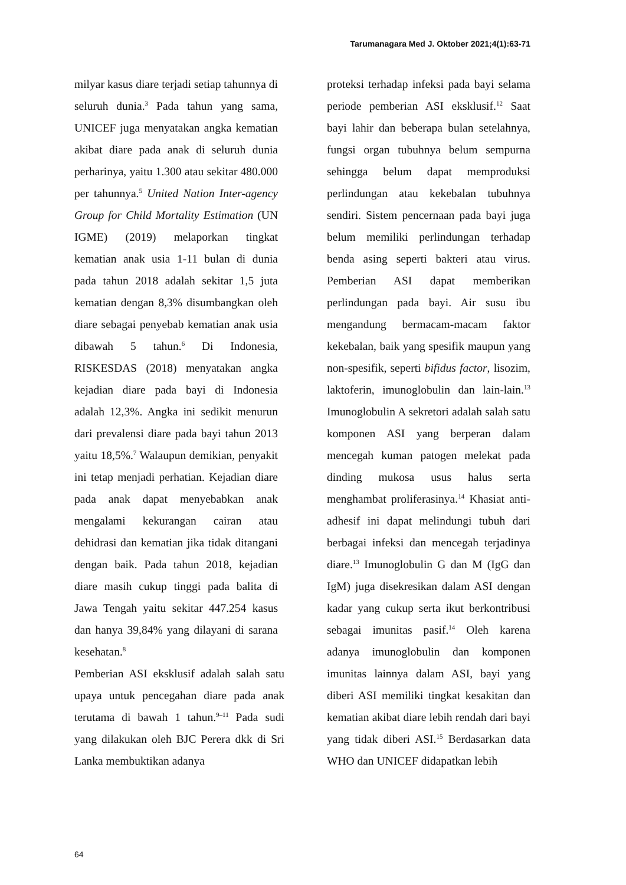Tarumanagara Med J. Oktober 2021;4(1):63-71
milyar kasus diare terjadi setiap tahunnya di seluruh dunia.<sup>3</sup> Pada tahun yang sama, UNICEF juga menyatakan angka kematian akibat diare pada anak di seluruh dunia perharinya, yaitu 1.300 atau sekitar 480.000 per tahunnya.<sup>5</sup> United Nation Inter-agency Group for Child Mortality Estimation (UN IGME) (2019) melaporkan tingkat kematian anak usia 1-11 bulan di dunia pada tahun 2018 adalah sekitar 1,5 juta kematian dengan 8,3% disumbangkan oleh diare sebagai penyebab kematian anak usia dibawah 5 tahun.<sup>6</sup> Di Indonesia, RISKESDAS (2018) menyatakan angka kejadian diare pada bayi di Indonesia adalah 12,3%. Angka ini sedikit menurun dari prevalensi diare pada bayi tahun 2013 yaitu 18,5%.<sup>7</sup> Walaupun demikian, penyakit ini tetap menjadi perhatian. Kejadian diare pada anak dapat menyebabkan anak mengalami kekurangan cairan atau dehidrasi dan kematian jika tidak ditangani dengan baik. Pada tahun 2018, kejadian diare masih cukup tinggi pada balita di Jawa Tengah yaitu sekitar 447.254 kasus dan hanya 39,84% yang dilayani di sarana kesehatan.<sup>8</sup>
Pemberian ASI eksklusif adalah salah satu upaya untuk pencegahan diare pada anak terutama di bawah 1 tahun.<sup>9–11</sup> Pada sudi yang dilakukan oleh BJC Perera dkk di Sri Lanka membuktikan adanya
proteksi terhadap infeksi pada bayi selama periode pemberian ASI eksklusif.<sup>12</sup> Saat bayi lahir dan beberapa bulan setelahnya, fungsi organ tubuhnya belum sempurna sehingga belum dapat memproduksi perlindungan atau kekebalan tubuhnya sendiri. Sistem pencernaan pada bayi juga belum memiliki perlindungan terhadap benda asing seperti bakteri atau virus. Pemberian ASI dapat memberikan perlindungan pada bayi. Air susu ibu mengandung bermacam-macam faktor kekebalan, baik yang spesifik maupun yang non-spesifik, seperti bifidus factor, lisozim, laktoferin, imunoglobulin dan lain-lain.<sup>13</sup> Imunoglobulin A sekretori adalah salah satu komponen ASI yang berperan dalam mencegah kuman patogen melekat pada dinding mukosa usus halus serta menghambat proliferasinya.<sup>14</sup> Khasiat anti-adhesif ini dapat melindungi tubuh dari berbagai infeksi dan mencegah terjadinya diare.<sup>13</sup> Imunoglobulin G dan M (IgG dan IgM) juga disekresikan dalam ASI dengan kadar yang cukup serta ikut berkontribusi sebagai imunitas pasif.<sup>14</sup> Oleh karena adanya imunoglobulin dan komponen imunitas lainnya dalam ASI, bayi yang diberi ASI memiliki tingkat kesakitan dan kematian akibat diare lebih rendah dari bayi yang tidak diberi ASI.<sup>15</sup> Berdasarkan data WHO dan UNICEF didapatkan lebih
64